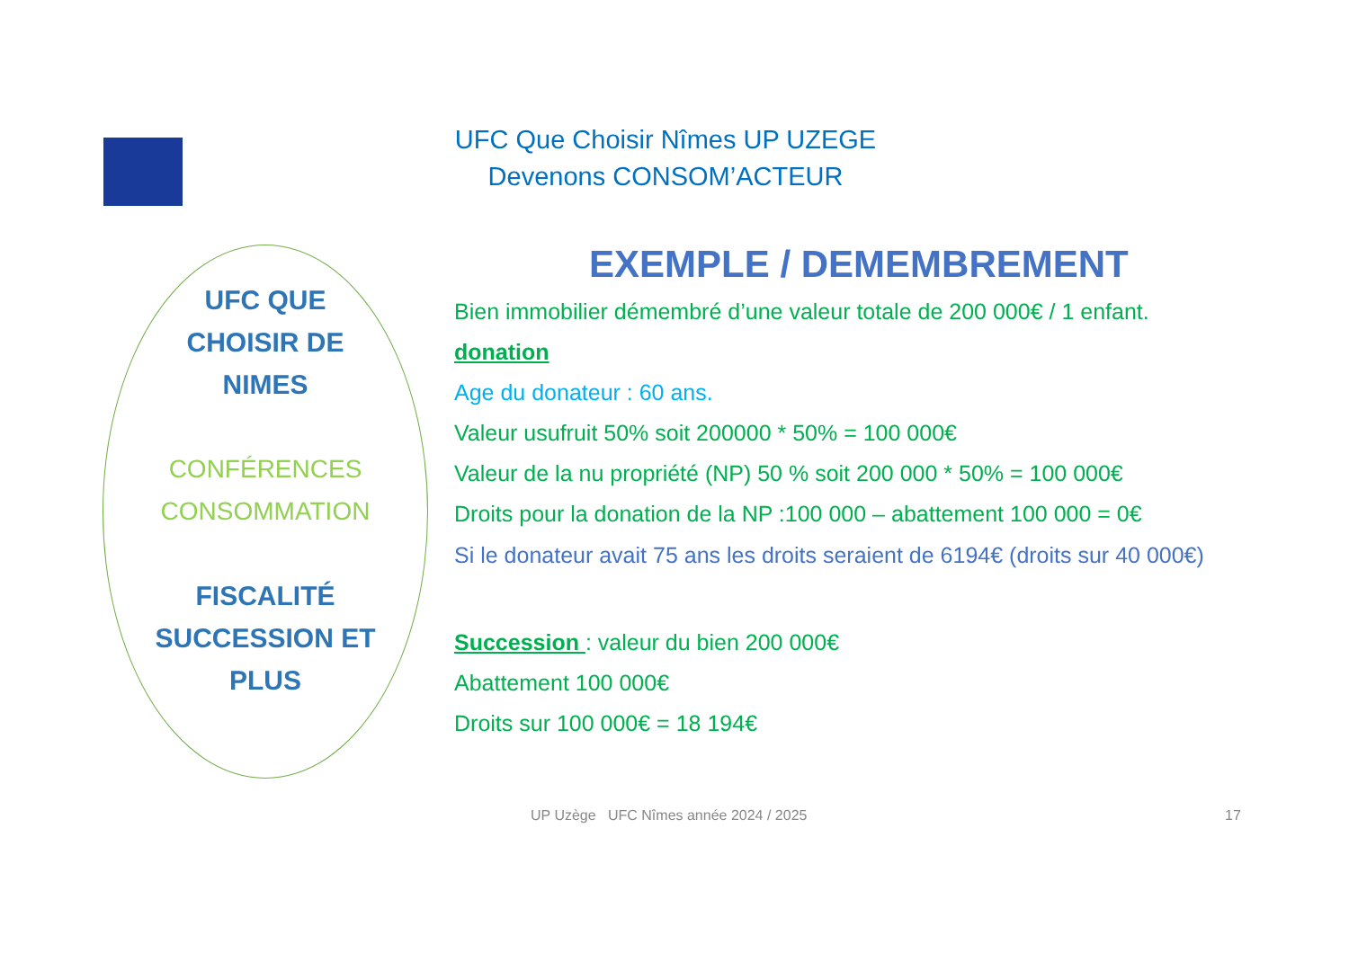UFC Que Choisir Nîmes UP UZEGE
Devenons CONSOM’ACTEUR
UFC QUE
CHOISIR DE
NIMES
CONFÉRENCES
CONSOMMATION
FISCALITÉ
SUCCESSION ET
PLUS
EXEMPLE / DEMEMBREMENT
Bien immobilier démembré d’une valeur totale de 200 000€ / 1 enfant.
donation
Age du donateur : 60 ans.
Valeur usufruit 50% soit 200000 * 50% = 100 000€
Valeur de la nu propriété (NP) 50 % soit 200 000 * 50% = 100 000€
Droits pour la donation de la NP :100 000 – abattement 100 000 = 0€
Si le donateur avait 75 ans les droits seraient de 6194€ (droits sur 40 000€)
Succession : valeur du bien 200 000€
Abattement 100 000€
Droits sur 100 000€ = 18 194€
UP Uzège UFC Nîmes année 2024 / 2025
17